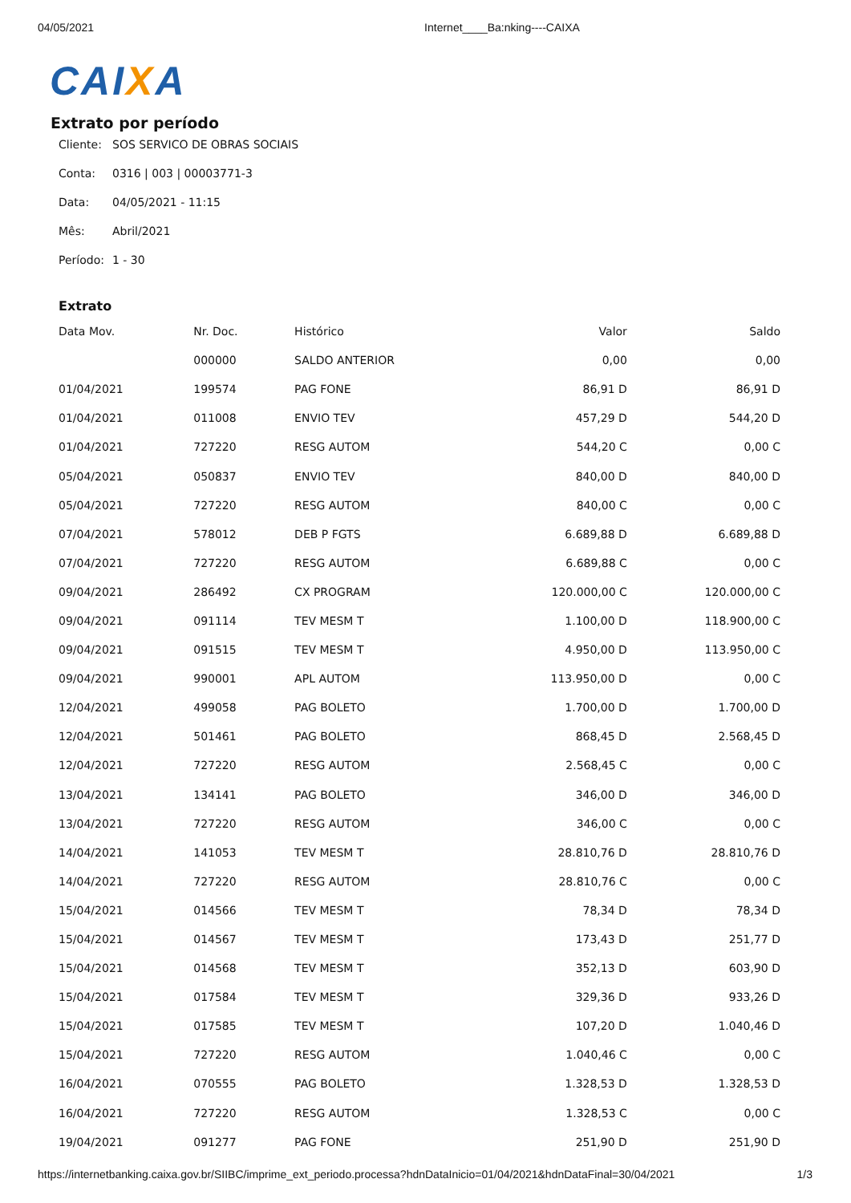04/05/2021 Internet____Ba:nking----CAIXA
CAIXA
Extrato por período
Cliente: SOS SERVICO DE OBRAS SOCIAIS
Conta: 0316 | 003 | 00003771-3
Data: 04/05/2021 - 11:15
Mês: Abril/2021
Período: 1 - 30
Extrato
| Data Mov. | Nr. Doc. | Histórico | Valor | Saldo |
| --- | --- | --- | --- | --- |
| | 000000 | SALDO ANTERIOR | 0,00 | 0,00 |
| 01/04/2021 | 199574 | PAG FONE | 86,91 D | 86,91 D |
| 01/04/2021 | 011008 | ENVIO TEV | 457,29 D | 544,20 D |
| 01/04/2021 | 727220 | RESG AUTOM | 544,20 C | 0,00 C |
| 05/04/2021 | 050837 | ENVIO TEV | 840,00 D | 840,00 D |
| 05/04/2021 | 727220 | RESG AUTOM | 840,00 C | 0,00 C |
| 07/04/2021 | 578012 | DEB P FGTS | 6.689,88 D | 6.689,88 D |
| 07/04/2021 | 727220 | RESG AUTOM | 6.689,88 C | 0,00 C |
| 09/04/2021 | 286492 | CX PROGRAM | 120.000,00 C | 120.000,00 C |
| 09/04/2021 | 091114 | TEV MESM T | 1.100,00 D | 118.900,00 C |
| 09/04/2021 | 091515 | TEV MESM T | 4.950,00 D | 113.950,00 C |
| 09/04/2021 | 990001 | APL AUTOM | 113.950,00 D | 0,00 C |
| 12/04/2021 | 499058 | PAG BOLETO | 1.700,00 D | 1.700,00 D |
| 12/04/2021 | 501461 | PAG BOLETO | 868,45 D | 2.568,45 D |
| 12/04/2021 | 727220 | RESG AUTOM | 2.568,45 C | 0,00 C |
| 13/04/2021 | 134141 | PAG BOLETO | 346,00 D | 346,00 D |
| 13/04/2021 | 727220 | RESG AUTOM | 346,00 C | 0,00 C |
| 14/04/2021 | 141053 | TEV MESM T | 28.810,76 D | 28.810,76 D |
| 14/04/2021 | 727220 | RESG AUTOM | 28.810,76 C | 0,00 C |
| 15/04/2021 | 014566 | TEV MESM T | 78,34 D | 78,34 D |
| 15/04/2021 | 014567 | TEV MESM T | 173,43 D | 251,77 D |
| 15/04/2021 | 014568 | TEV MESM T | 352,13 D | 603,90 D |
| 15/04/2021 | 017584 | TEV MESM T | 329,36 D | 933,26 D |
| 15/04/2021 | 017585 | TEV MESM T | 107,20 D | 1.040,46 D |
| 15/04/2021 | 727220 | RESG AUTOM | 1.040,46 C | 0,00 C |
| 16/04/2021 | 070555 | PAG BOLETO | 1.328,53 D | 1.328,53 D |
| 16/04/2021 | 727220 | RESG AUTOM | 1.328,53 C | 0,00 C |
| 19/04/2021 | 091277 | PAG FONE | 251,90 D | 251,90 D |
https://internetbanking.caixa.gov.br/SIIBC/imprime_ext_periodo.processa?hdnDataInicio=01/04/2021&hdnDataFinal=30/04/2021 1/3